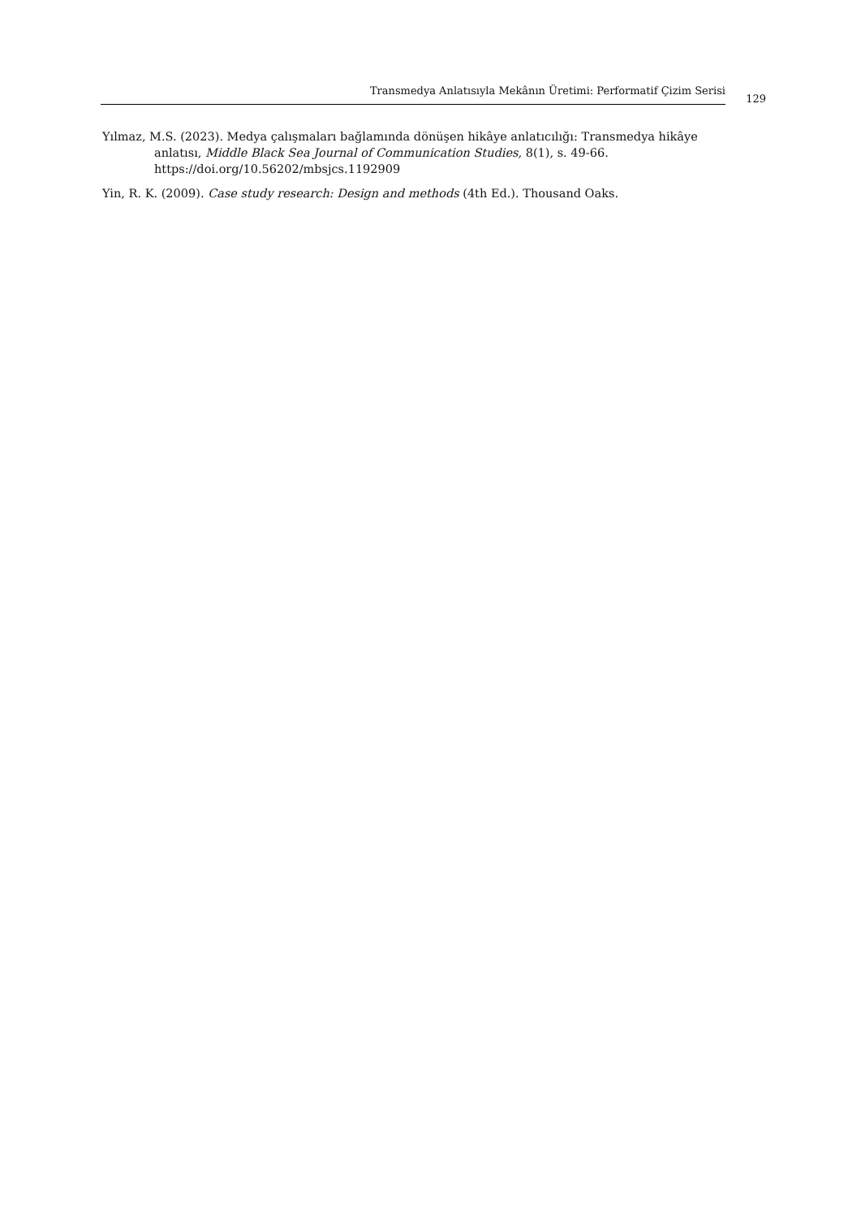Transmedya Anlatısıyla Mekânın Üretimi: Performatif Çizim Serisi
129
Yılmaz, M.S. (2023). Medya çalışmaları bağlamında dönüşen hikâye anlatıcılığı: Transmedya hikâye anlatısı, Middle Black Sea Journal of Communication Studies, 8(1), s. 49-66. https://doi.org/10.56202/mbsjcs.1192909
Yin, R. K. (2009). Case study research: Design and methods (4th Ed.). Thousand Oaks.